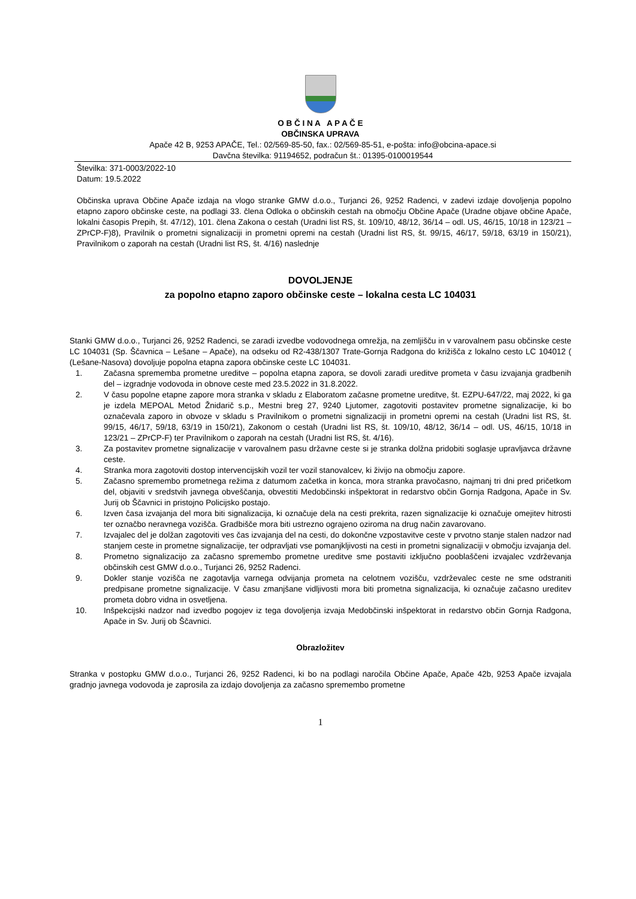O B Č I N A A P A Č E
OBČINSKA UPRAVA
Apače 42 B, 9253 APAČE, Tel.: 02/569-85-50, fax.: 02/569-85-51, e-pošta: info@obcina-apace.si
Davčna številka: 91194652, podračun št.: 01395-0100019544
Številka: 371-0003/2022-10
Datum: 19.5.2022
Občinska uprava Občine Apače izdaja na vlogo stranke GMW d.o.o., Turjanci 26, 9252 Radenci, v zadevi izdaje dovoljenja popolno etapno zaporo občinske ceste, na podlagi 33. člena Odloka o občinskih cestah na območju Občine Apače (Uradne objave občine Apače, lokalni časopis Prepih, št. 47/12), 101. člena Zakona o cestah (Uradni list RS, št. 109/10, 48/12, 36/14 – odl. US, 46/15, 10/18 in 123/21 – ZPrCP-F)8), Pravilnik o prometni signalizaciji in prometni opremi na cestah (Uradni list RS, št. 99/15, 46/17, 59/18, 63/19 in 150/21), Pravilnikom o zaporah na cestah (Uradni list RS, št. 4/16) naslednje
DOVOLJENJE
za popolno etapno zaporo občinske ceste – lokalna cesta LC 104031
Stanki GMW d.o.o., Turjanci 26, 9252 Radenci, se zaradi izvedbe vodovodnega omrežja, na zemljišču in v varovalnem pasu občinske ceste LC 104031 (Sp. Ščavnica – Lešane – Apače), na odseku od R2-438/1307 Trate-Gornja Radgona do križišča z lokalno cesto LC 104012 ( (Lešane-Nasova) dovoljuje popolna etapna zapora občinske ceste LC 104031.
1. Začasna sprememba prometne ureditve – popolna etapna zapora, se dovoli zaradi ureditve prometa v času izvajanja gradbenih del – izgradnje vodovoda in obnove ceste med 23.5.2022 in 31.8.2022.
2. V času popolne etapne zapore mora stranka v skladu z Elaboratom začasne prometne ureditve, št. EZPU-647/22, maj 2022, ki ga je izdela MEPOAL Metod Žnidarič s.p., Mestni breg 27, 9240 Ljutomer, zagotoviti postavitev prometne signalizacije, ki bo označevala zaporo in obvoze v skladu s Pravilnikom o prometni signalizaciji in prometni opremi na cestah (Uradni list RS, št. 99/15, 46/17, 59/18, 63/19 in 150/21), Zakonom o cestah (Uradni list RS, št. 109/10, 48/12, 36/14 – odl. US, 46/15, 10/18 in 123/21 – ZPrCP-F) ter Pravilnikom o zaporah na cestah (Uradni list RS, št. 4/16).
3. Za postavitev prometne signalizacije v varovalnem pasu državne ceste si je stranka dolžna pridobiti soglasje upravljavca državne ceste.
4. Stranka mora zagotoviti dostop intervencijskih vozil ter vozil stanovalcev, ki živijo na območju zapore.
5. Začasno spremembo prometnega režima z datumom začetka in konca, mora stranka pravočasno, najmanj tri dni pred pričetkom del, objaviti v sredstvih javnega obveščanja, obvestiti Medobčinski inšpektorat in redarstvo občin Gornja Radgona, Apače in Sv. Jurij ob Ščavnici in pristojno Policijsko postajo.
6. Izven časa izvajanja del mora biti signalizacija, ki označuje dela na cesti prekrita, razen signalizacije ki označuje omejitev hitrosti ter označbo neravnega vozišča. Gradbišče mora biti ustrezno ograjeno oziroma na drug način zavarovano.
7. Izvajalec del je dolžan zagotoviti ves čas izvajanja del na cesti, do dokončne vzpostavitve ceste v prvotno stanje stalen nadzor nad stanjem ceste in prometne signalizacije, ter odpravljati vse pomanjkljivosti na cesti in prometni signalizaciji v območju izvajanja del.
8. Prometno signalizacijo za začasno spremembo prometne ureditve sme postaviti izključno pooblaščeni izvajalec vzdrževanja občinskih cest GMW d.o.o., Turjanci 26, 9252 Radenci.
9. Dokler stanje vozišča ne zagotavlja varnega odvijanja prometa na celotnem vozišču, vzdrževalec ceste ne sme odstraniti predpisane prometne signalizacije. V času zmanjšane vidljivosti mora biti prometna signalizacija, ki označuje začasno ureditev prometa dobro vidna in osvetljena.
10. Inšpekcijski nadzor nad izvedbo pogojev iz tega dovoljenja izvaja Medobčinski inšpektorat in redarstvo občin Gornja Radgona, Apače in Sv. Jurij ob Ščavnici.
Obrazložitev
Stranka v postopku GMW d.o.o., Turjanci 26, 9252 Radenci, ki bo na podlagi naročila Občine Apače, Apače 42b, 9253 Apače izvajala gradnjo javnega vodovoda je zaprosila za izdajo dovoljenja za začasno spremembo prometne
1